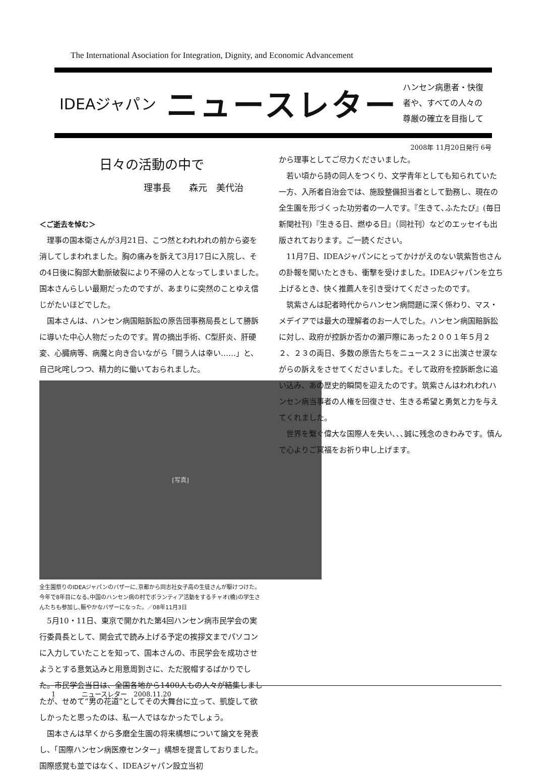The International Asociation for Integration, Dignity, and Economic Advancement
IDEAジャパン ニュースレター ハンセン病患者・快復
者や、すべての人々の
尊厳の確立を目指して
2008年 11月20日発行 6号
日々の活動の中で
理事長　　森元　美代治
＜ご逝去を悼む＞
理事の国本衛さんが3月21日、こつ然とわれわれの前から姿を消してしまわれました。胸の痛みを訴えて3月17日に入院し、その4日後に胸部大動脈破裂により不帰の人となってしまいました。国本さんらしい最期だったのですが、あまりに突然のことゆえ信じがたいほどでした。
国本さんは、ハンセン病国賠訴訟の原告団事務局長として勝訴に導いた中心人物だったのです。胃の摘出手術、C型肝炎、肝硬変、心臓病等、病魔と向き合いながら「闘う人は幸い……」と、自己叱咤しつつ、精力的に働いておられました。
[写真]
全生園祭りのIDEAジャパンのバザーに､京都から同志社女子高の生徒さんが駆けつけた。今年で8年目になる｡中国のハンセン病の村でボランティア活動をするチャオ(橋)の学生さんたちも参加し､賑やかなバザーになった。／08年11月3日
5月10・11日、東京で開かれた第4回ハンセン病市民学会の実行委員長として、開会式で読み上げる予定の挨拶文までパソコンに入力していたことを知って、国本さんの、市民学会を成功させようとする意気込みと用意周到さに、ただ脱帽するばかりでした。市民学会当日は、全国各地から1400人もの人々が結集しましたが、せめて“男の花道”としてその大舞台に立って、凱旋して欲しかったと思ったのは、私一人ではなかったでしょう。
国本さんは早くから多磨全生園の将来構想について論文を発表し、「国際ハンセン病医療センター」構想を提言しておりました。国際感覚も並ではなく、IDEAジャパン設立当初
から理事としてご尽力くださいました。
若い頃から詩の同人をつくり、文学青年としても知られていた一方、入所者自治会では、施設整備担当者として勤務し、現在の全生園を形づくった功労者の一人です。『生きて､ふたたび』(毎日新聞社刊)『生きる日、燃ゆる日』（同社刊）などのエッセイも出版されております。ご一読ください。
11月7日、IDEAジャパンにとってかけがえのない筑紫哲也さんの訃報を聞いたときも、衝撃を受けました。IDEAジャパンを立ち上げるとき、快く推薦人を引き受けてくださったのです。
筑紫さんは記者時代からハンセン病問題に深く係わり、マス・メデイアでは最大の理解者のお一人でした。ハンセン病国賠訴訟に対し、政府が控訴か否かの瀬戸際にあった２００１年５月２２、２３の両日、多数の原告たちをニュース２３に出演させ涙ながらの訴えをさせてくださいました。そして政府を控訴断念に追い込み、あの歴史的瞬間を迎えたのです。筑紫さんはわれわれハンセン病当事者の人権を回復させ、生きる希望と勇気と力を与えてくれました。
世界を繋ぐ偉大な国際人を失い､､､誠に残念のきわみです。慎んで心よりご冥福をお祈り申し上げます。
1　　　　ニュースレター　2008.11.20